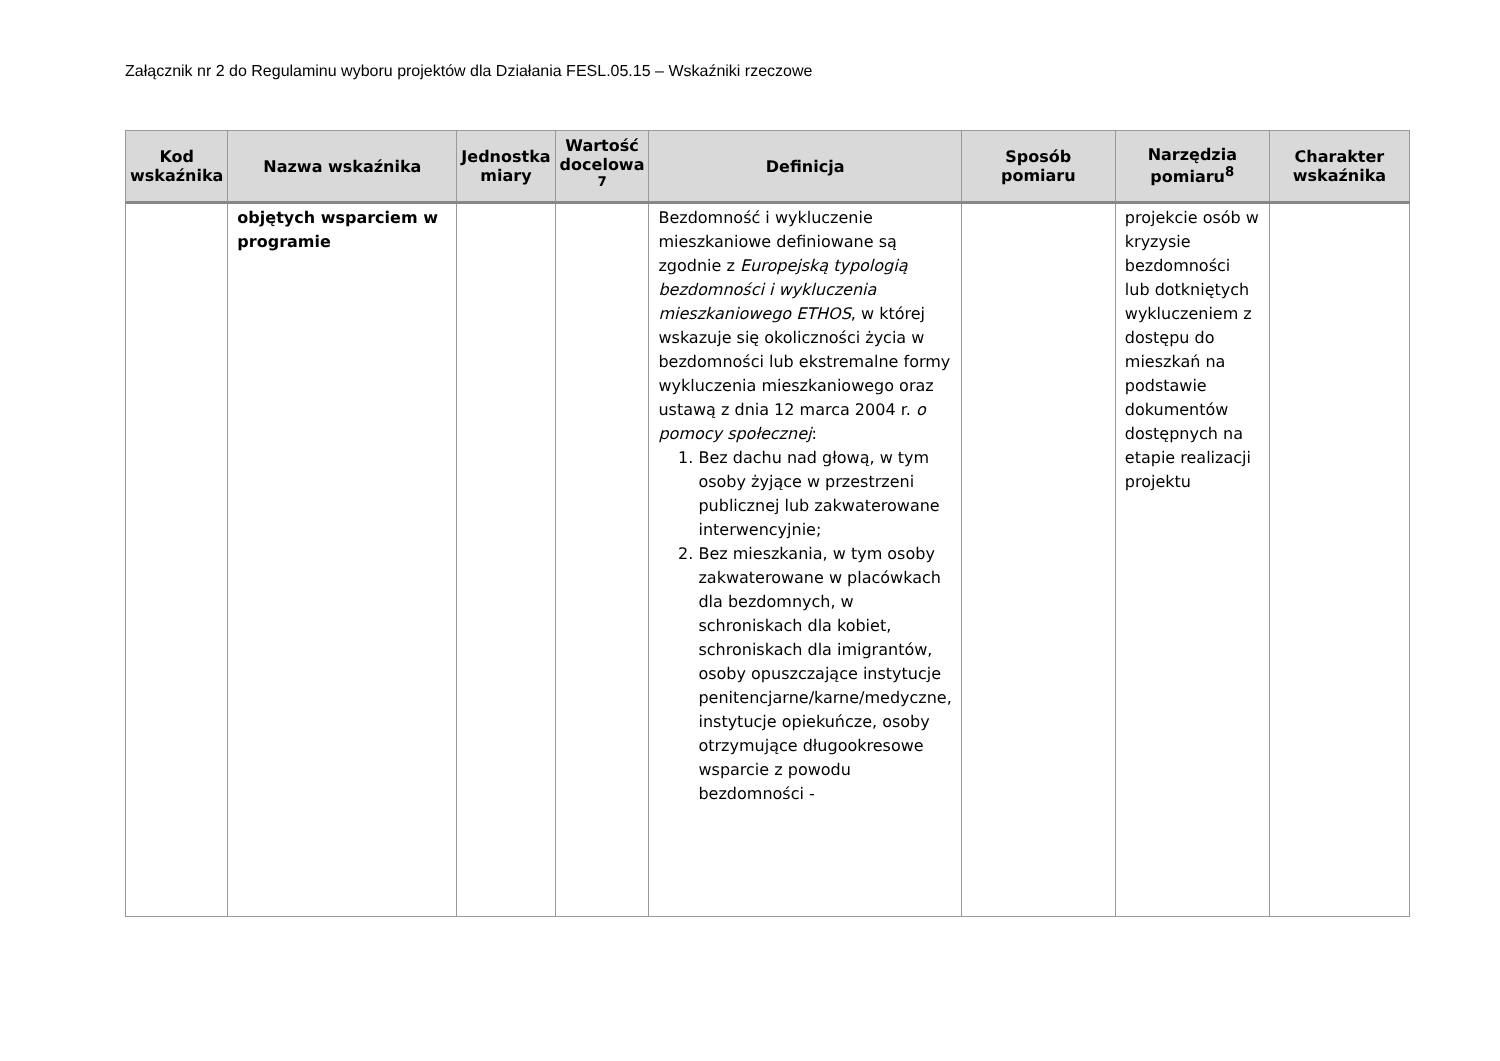Załącznik nr 2 do Regulaminu wyboru projektów dla Działania FESL.05.15 – Wskaźniki rzeczowe
| Kod wskaźnika | Nazwa wskaźnika | Jednostka miary | Wartość docelowa <sup>7</sup> | Definicja | Sposób pomiaru | Narzędzia pomiaru<sup>8</sup> | Charakter wskaźnika |
| --- | --- | --- | --- | --- | --- | --- | --- |
| | objętych wsparciem w programie | | | Bezdomność i wykluczenie mieszkaniowe definiowane są zgodnie z Europejską typologią bezdomności i wykluczenia mieszkaniowego ETHOS , w której wskazuje się okoliczności życia w bezdomności lub ekstremalne formy wykluczenia mieszkaniowego oraz ustawą z dnia 12 marca 2004 r. o pomocy społecznej : 1. Bez dachu nad głową, w tym osoby żyjące w przestrzeni publicznej lub zakwaterowane interwencyjnie; 2. Bez mieszkania, w tym osoby zakwaterowane w placówkach dla bezdomnych, w schroniskach dla kobiet, schroniskach dla imigrantów, osoby opuszczające instytucje penitencjarne/karne/medyczne, instytucje opiekuńcze, osoby otrzymujące długookresowe wsparcie z powodu bezdomności - | | projekcie osób w kryzysie bezdomności lub dotkniętych wykluczeniem z dostępu do mieszkań na podstawie dokumentów dostępnych na etapie realizacji projektu | |